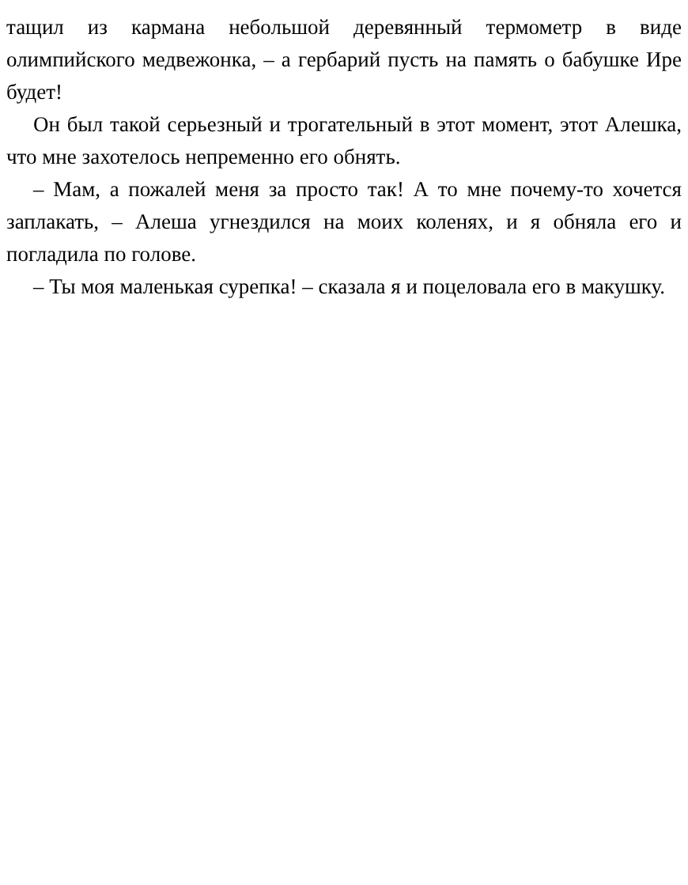тащил из кармана небольшой деревянный термометр в виде олимпийского медвежонка, – а гербарий пусть на память о бабушке Ире будет!
Он был такой серьезный и трогательный в этот момент, этот Алешка, что мне захотелось непременно его обнять.
– Мам, а пожалей меня за просто так! А то мне почему-то хочется заплакать, – Алеша угнездился на моих коленях, и я обняла его и погладила по голове.
– Ты моя маленькая сурепка! – сказала я и поцеловала его в макушку.